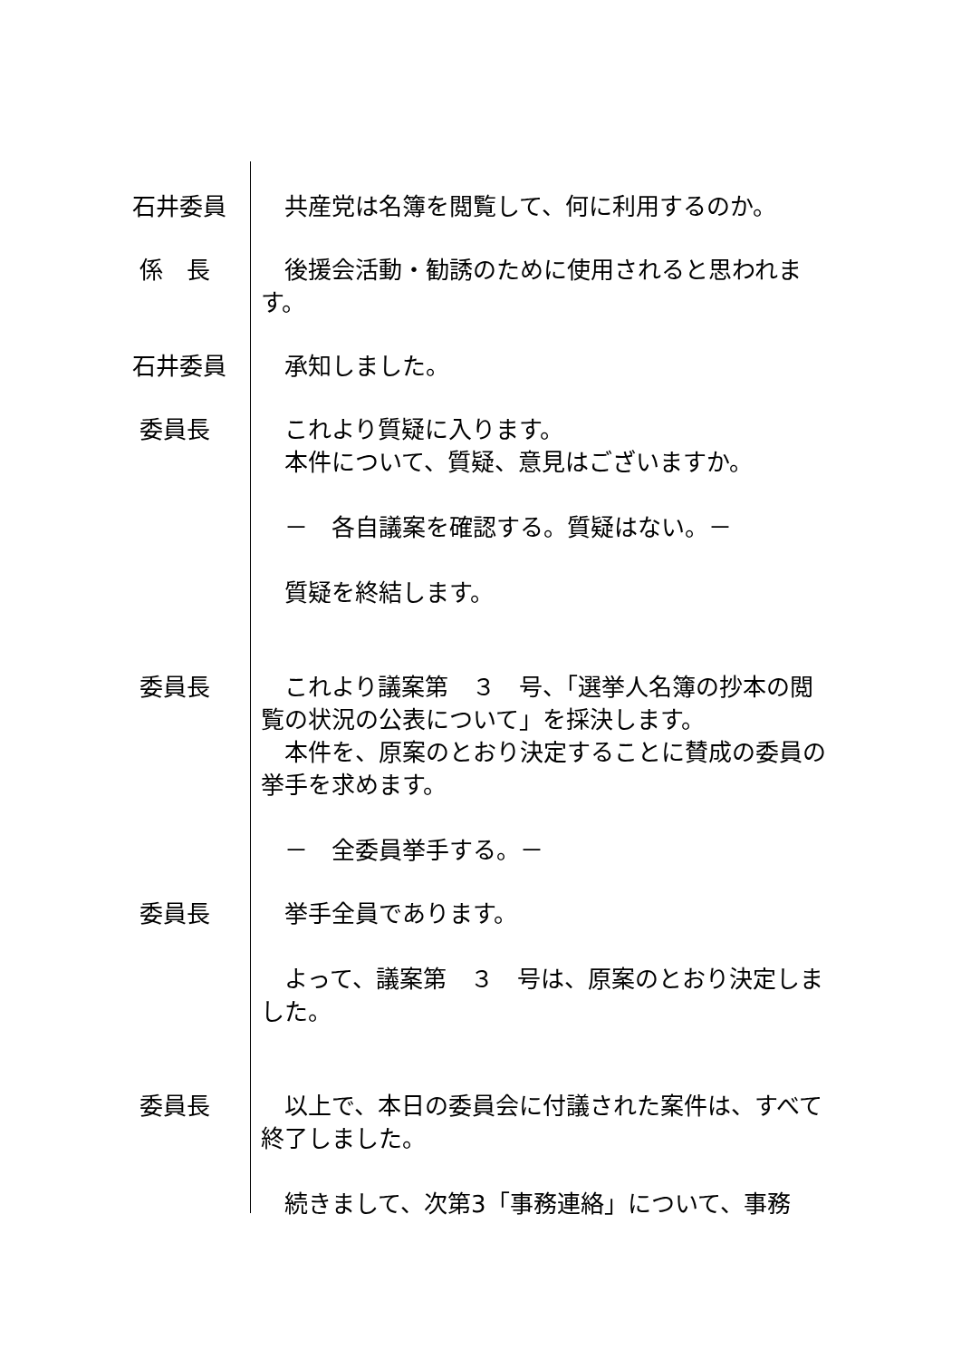石井委員 　共産党は名簿を閲覧して、何に利用するのか。
係　長 　後援会活動・勧誘のために使用されると思われます。
石井委員 　承知しました。
委員長 　これより質疑に入ります。
　本件について、質疑、意見はございますか。
　－　各自議案を確認する。質疑はない。－
　質疑を終結します。
委員長 　これより議案第　３　号、「選挙人名簿の抄本の閲覧の状況の公表について」を採決します。
　本件を、原案のとおり決定することに賛成の委員の挙手を求めます。
　－　全委員挙手する。－
委員長 　挙手全員であります。
　よって、議案第　３　号は、原案のとおり決定しました。
委員長 　以上で、本日の委員会に付議された案件は、すべて終了しました。
　続きまして、次第3「事務連絡」について、事務